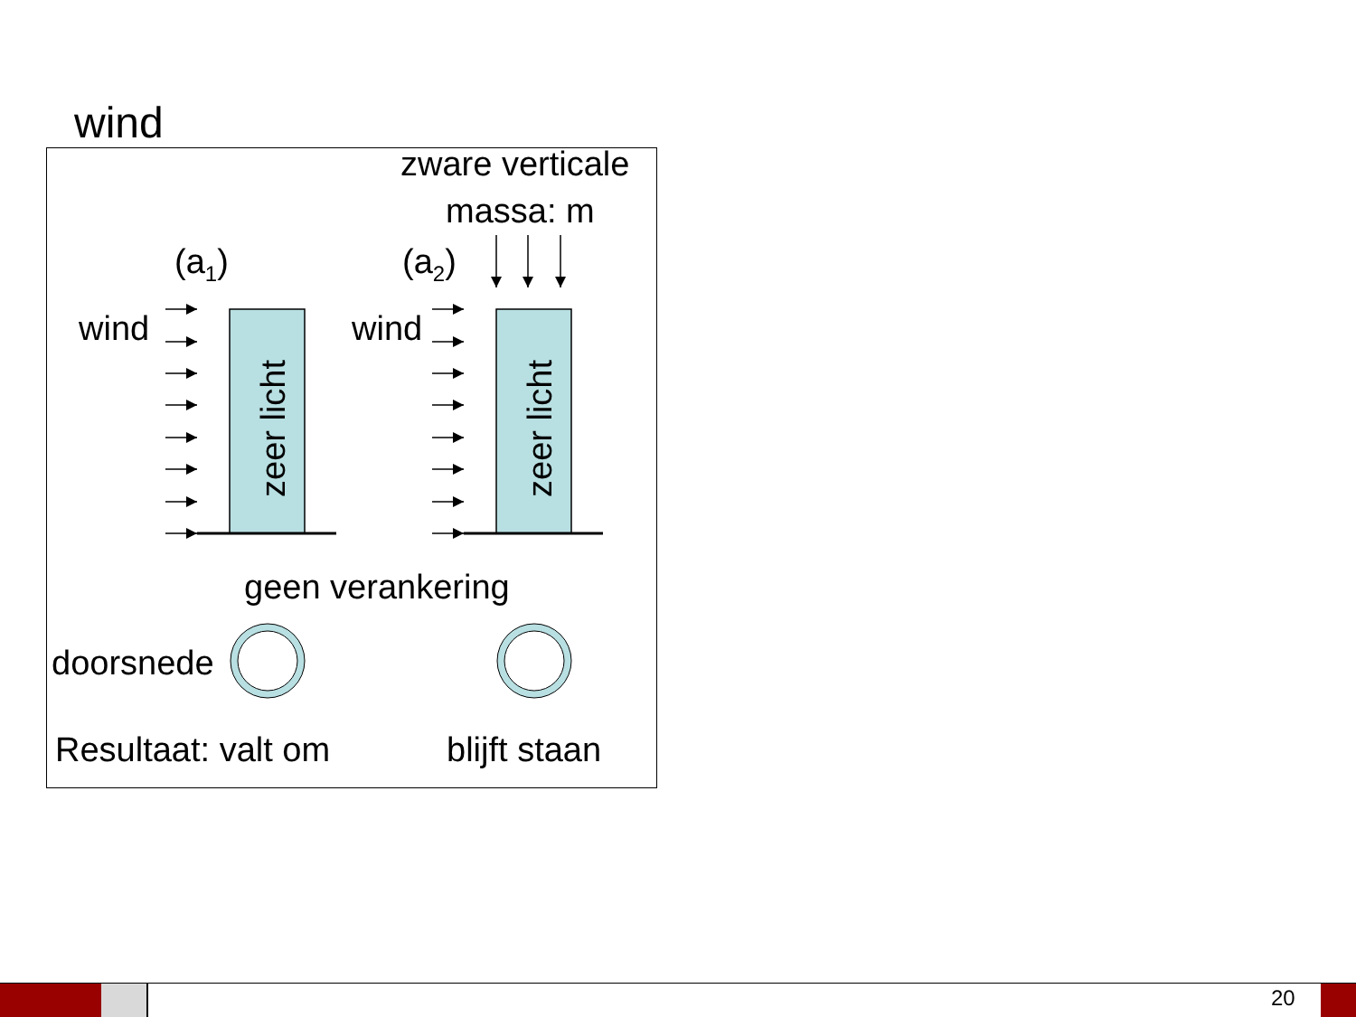wind
zeer licht
zeer licht
zware verticale
massa: m
(a<sub>1</sub>) (a<sub>2</sub>)
wind wind
geen verankering
doorsnede
Resultaat: valt om blijft staan
20